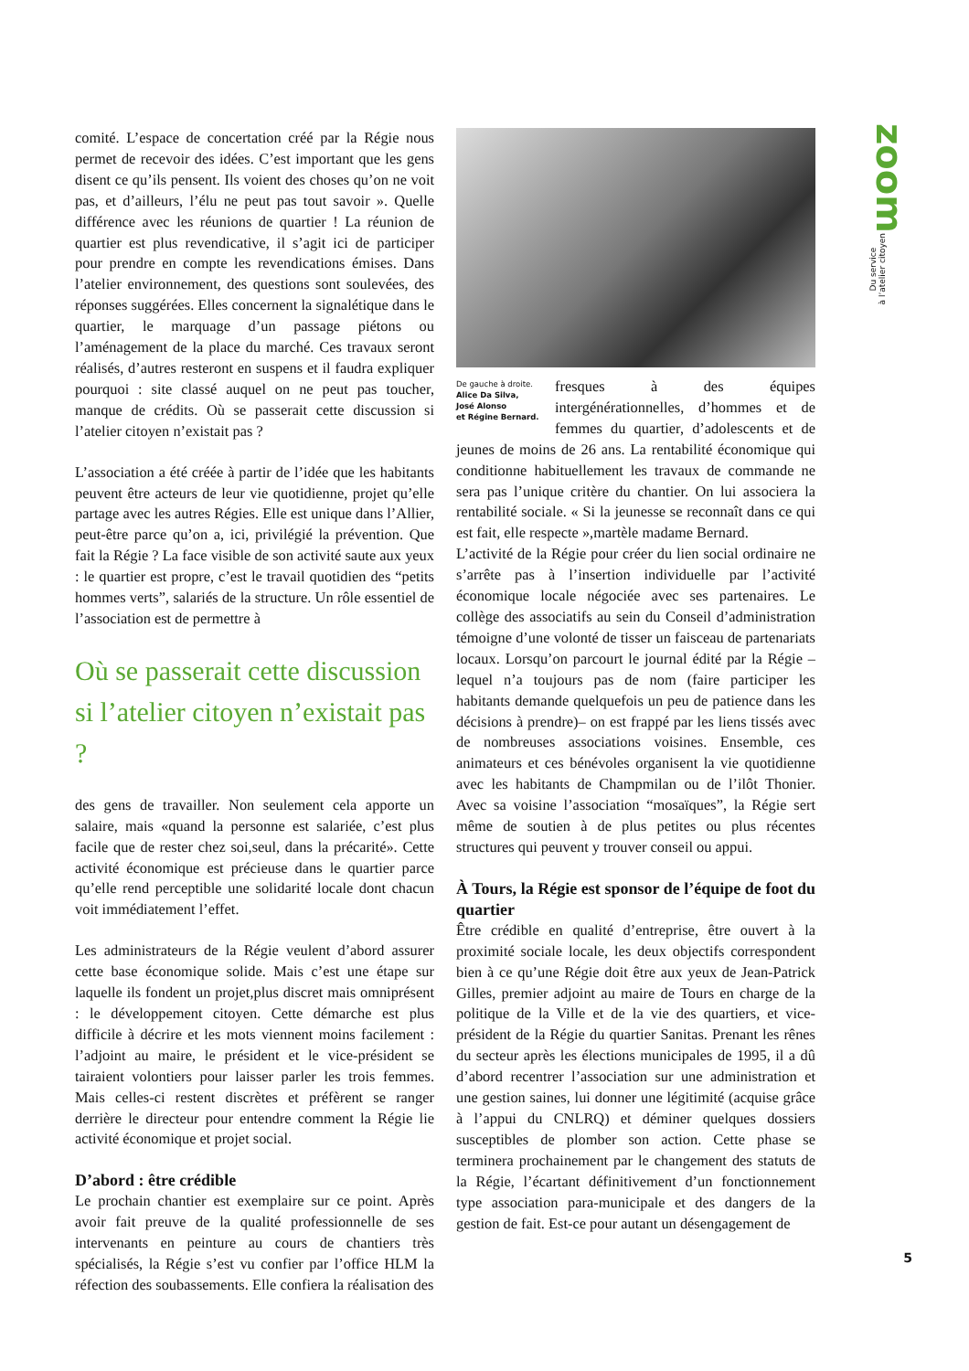comité. L’espace de concertation créé par la Régie nous permet de recevoir des idées. C’est important que les gens disent ce qu’ils pensent. Ils voient des choses qu’on ne voit pas, et d’ailleurs, l’élu ne peut pas tout savoir ». Quelle différence avec les réunions de quartier ! La réunion de quartier est plus revendicative, il s’agit ici de participer pour prendre en compte les revendications émises. Dans l’atelier environnement, des questions sont soulevées, des réponses suggérées. Elles concernent la signalétique dans le quartier, le marquage d’un passage piétons ou l’aménagement de la place du marché. Ces travaux seront réalisés, d’autres resteront en suspens et il faudra expliquer pourquoi : site classé auquel on ne peut pas toucher, manque de crédits. Où se passerait cette discussion si l’atelier citoyen n’existait pas ?
L’association a été créée à partir de l’idée que les habitants peuvent être acteurs de leur vie quotidienne, projet qu’elle partage avec les autres Régies. Elle est unique dans l’Allier, peut-être parce qu’on a, ici, privilégié la prévention. Que fait la Régie ? La face visible de son activité saute aux yeux : le quartier est propre, c’est le travail quotidien des “petits hommes verts”, salariés de la structure. Un rôle essentiel de l’association est de permettre à
Où se passerait cette discussion si l’atelier citoyen n’existait pas ?
des gens de travailler. Non seulement cela apporte un salaire, mais «quand la personne est salariée, c’est plus facile que de rester chez soi,seul, dans la précarité». Cette activité économique est précieuse dans le quartier parce qu’elle rend perceptible une solidarité locale dont chacun voit immédiatement l’effet.
Les administrateurs de la Régie veulent d’abord assurer cette base économique solide. Mais c’est une étape sur laquelle ils fondent un projet,plus discret mais omniprésent : le développement citoyen. Cette démarche est plus difficile à décrire et les mots viennent moins facilement : l’adjoint au maire, le président et le vice-président se tairaient volontiers pour laisser parler les trois femmes. Mais celles-ci restent discrètes et préfèrent se ranger derrière le directeur pour entendre comment la Régie lie activité économique et projet social.
D’abord : être crédible
Le prochain chantier est exemplaire sur ce point. Après avoir fait preuve de la qualité professionnelle de ses intervenants en peinture au cours de chantiers très spécialisés, la Régie s’est vu confier par l’office HLM la réfection des soubassements. Elle confiera la réalisation des
De gauche à droite.
Alice Da Silva,
José Alonso
et Régine Bernard.
fresques à des équipes intergénérationnelles, d’hommes et de femmes du quartier, d’adolescents et de jeunes de moins de 26 ans. La rentabilité économique qui conditionne habituellement les travaux de commande ne sera pas l’unique critère du chantier. On lui associera la rentabilité sociale. « Si la jeunesse se reconnaît dans ce qui est fait, elle respecte »,martèle madame Bernard.
L’activité de la Régie pour créer du lien social ordinaire ne s’arrête pas à l’insertion individuelle par l’activité économique locale négociée avec ses partenaires. Le collège des associatifs au sein du Conseil d’administration témoigne d’une volonté de tisser un faisceau de partenariats locaux. Lorsqu’on parcourt le journal édité par la Régie –lequel n’a toujours pas de nom (faire participer les habitants demande quelquefois un peu de patience dans les décisions à prendre)– on est frappé par les liens tissés avec de nombreuses associations voisines. Ensemble, ces animateurs et ces bénévoles organisent la vie quotidienne avec les habitants de Champmilan ou de l’ilôt Thonier. Avec sa voisine l’association “mosaïques”, la Régie sert même de soutien à de plus petites ou plus récentes structures qui peuvent y trouver conseil ou appui.
À Tours, la Régie est sponsor de l’équipe de foot du quartier
Être crédible en qualité d’entreprise, être ouvert à la proximité sociale locale, les deux objectifs correspondent bien à ce qu’une Régie doit être aux yeux de Jean-Patrick Gilles, premier adjoint au maire de Tours en charge de la politique de la Ville et de la vie des quartiers, et vice-président de la Régie du quartier Sanitas. Prenant les rênes du secteur après les élections municipales de 1995, il a dû d’abord recentrer l’association sur une administration et une gestion saines, lui donner une légitimité (acquise grâce à l’appui du CNLRQ) et déminer quelques dossiers susceptibles de plomber son action. Cette phase se terminera prochainement par le changement des statuts de la Régie, l’écartant définitivement d’un fonctionnement type association para-municipale et des dangers de la gestion de fait. Est-ce pour autant un désengagement de
zoom
Du service
à l’atelier citoyen
5